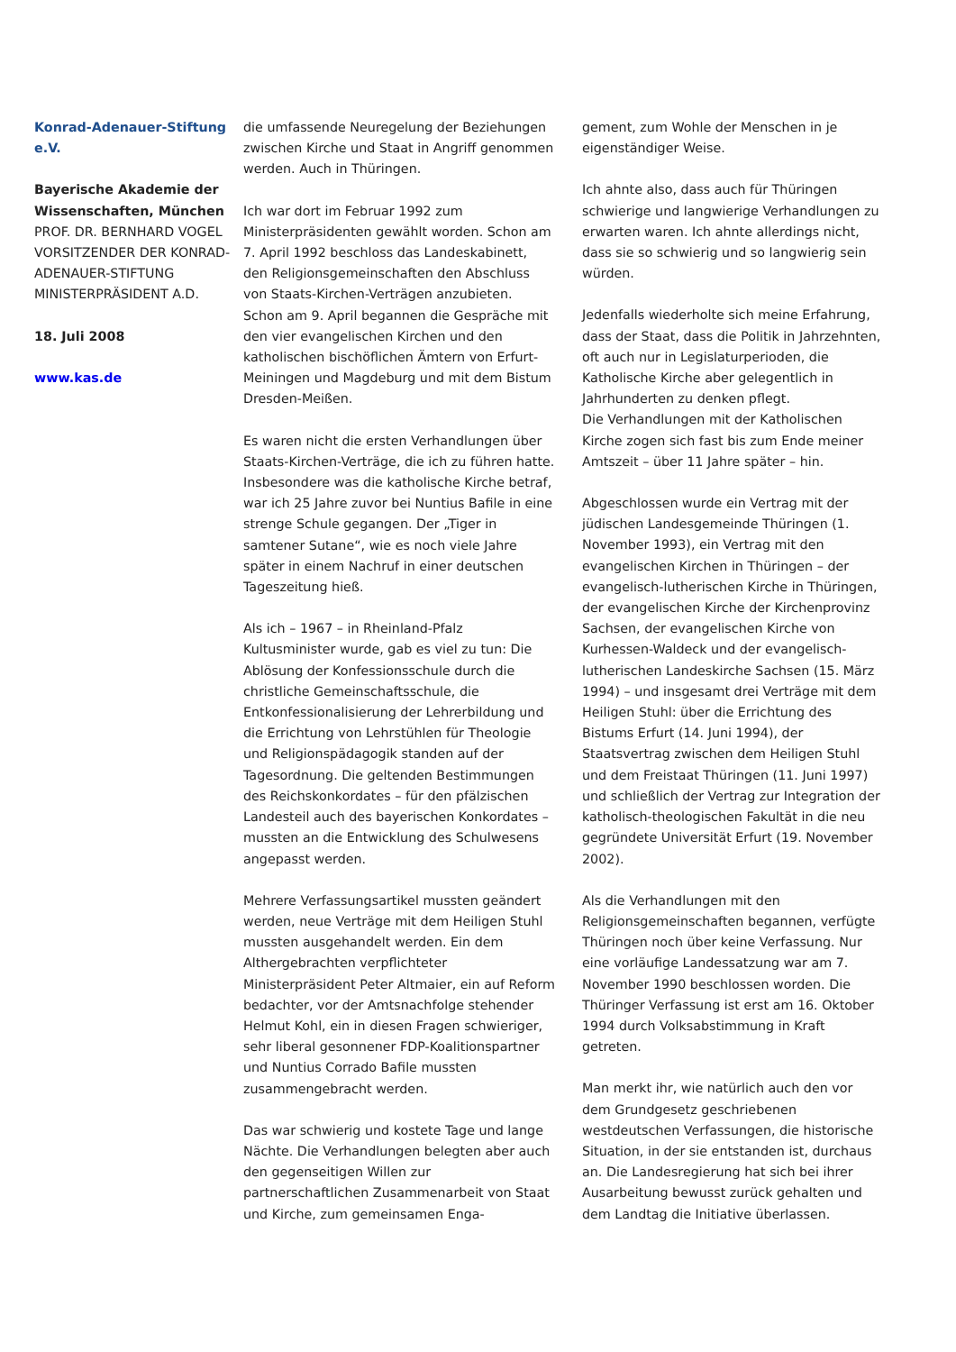Konrad-Adenauer-Stiftung e.V.
Bayerische Akademie der Wissenschaften, München
PROF. DR. BERNHARD VOGEL
VORSITZENDER DER KONRAD-ADENAUER-STIFTUNG
MINISTERPRÄSIDENT A.D.
18. Juli 2008
www.kas.de
die umfassende Neuregelung der Beziehungen zwischen Kirche und Staat in Angriff genommen werden. Auch in Thüringen.
Ich war dort im Februar 1992 zum Ministerpräsidenten gewählt worden. Schon am 7. April 1992 beschloss das Landeskabinett, den Religionsgemeinschaften den Abschluss von Staats-Kirchen-Verträgen anzubieten. Schon am 9. April begannen die Gespräche mit den vier evangelischen Kirchen und den katholischen bischöflichen Ämtern von Erfurt-Meiningen und Magdeburg und mit dem Bistum Dresden-Meißen.
Es waren nicht die ersten Verhandlungen über Staats-Kirchen-Verträge, die ich zu führen hatte. Insbesondere was die katholische Kirche betraf, war ich 25 Jahre zuvor bei Nuntius Bafile in eine strenge Schule gegangen. Der „Tiger in samtener Sutane“, wie es noch viele Jahre später in einem Nachruf in einer deutschen Tageszeitung hieß.
Als ich – 1967 – in Rheinland-Pfalz Kultusminister wurde, gab es viel zu tun: Die Ablösung der Konfessionsschule durch die christliche Gemeinschaftsschule, die Entkonfessionalisierung der Lehrerbildung und die Errichtung von Lehrstühlen für Theologie und Religionspädagogik standen auf der Tagesordnung. Die geltenden Bestimmungen des Reichskonkordates – für den pfälzischen Landesteil auch des bayerischen Konkordates – mussten an die Entwicklung des Schulwesens angepasst werden.
Mehrere Verfassungsartikel mussten geändert werden, neue Verträge mit dem Heiligen Stuhl mussten ausgehandelt werden. Ein dem Althergebrachten verpflichteter Ministerpräsident Peter Altmaier, ein auf Reform bedachter, vor der Amtsnachfolge stehender Helmut Kohl, ein in diesen Fragen schwieriger, sehr liberal gesonnener FDP-Koalitionspartner und Nuntius Corrado Bafile mussten zusammengebracht werden.
Das war schwierig und kostete Tage und lange Nächte. Die Verhandlungen belegten aber auch den gegenseitigen Willen zur partnerschaftlichen Zusammenarbeit von Staat und Kirche, zum gemeinsamen Enga-
gement, zum Wohle der Menschen in je eigenständiger Weise.
Ich ahnte also, dass auch für Thüringen schwierige und langwierige Verhandlungen zu erwarten waren. Ich ahnte allerdings nicht, dass sie so schwierig und so langwierig sein würden.
Jedenfalls wiederholte sich meine Erfahrung, dass der Staat, dass die Politik in Jahrzehnten, oft auch nur in Legislaturperioden, die Katholische Kirche aber gelegentlich in Jahrhunderten zu denken pflegt.
Die Verhandlungen mit der Katholischen Kirche zogen sich fast bis zum Ende meiner Amtszeit – über 11 Jahre später – hin.
Abgeschlossen wurde ein Vertrag mit der jüdischen Landesgemeinde Thüringen (1. November 1993), ein Vertrag mit den evangelischen Kirchen in Thüringen – der evangelisch-lutherischen Kirche in Thüringen, der evangelischen Kirche der Kirchenprovinz Sachsen, der evangelischen Kirche von Kurhessen-Waldeck und der evangelisch-lutherischen Landeskirche Sachsen (15. März 1994) – und insgesamt drei Verträge mit dem Heiligen Stuhl: über die Errichtung des Bistums Erfurt (14. Juni 1994), der Staatsvertrag zwischen dem Heiligen Stuhl und dem Freistaat Thüringen (11. Juni 1997) und schließlich der Vertrag zur Integration der katholisch-theologischen Fakultät in die neu gegründete Universität Erfurt (19. November 2002).
Als die Verhandlungen mit den Religionsgemeinschaften begannen, verfügte Thüringen noch über keine Verfassung. Nur eine vorläufige Landessatzung war am 7. November 1990 beschlossen worden. Die Thüringer Verfassung ist erst am 16. Oktober 1994 durch Volksabstimmung in Kraft getreten.
Man merkt ihr, wie natürlich auch den vor dem Grundgesetz geschriebenen westdeutschen Verfassungen, die historische Situation, in der sie entstanden ist, durchaus an. Die Landesregierung hat sich bei ihrer Ausarbeitung bewusst zurück gehalten und dem Landtag die Initiative überlassen.